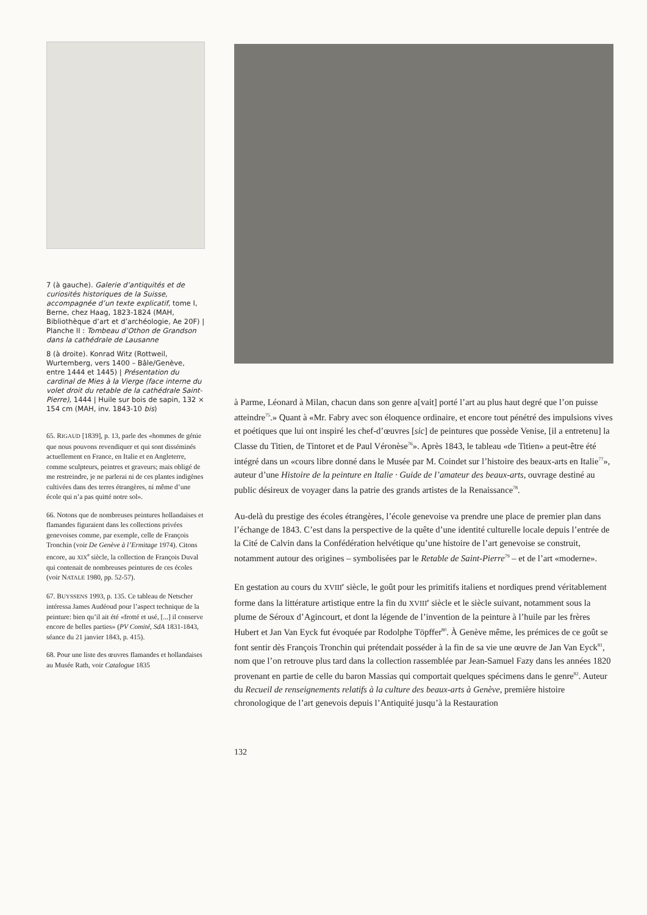7 (à gauche). Galerie d’antiquités et de curiosités historiques de la Suisse, accompagnée d’un texte explicatif, tome I, Berne, chez Haag, 1823-1824 (MAH, Bibliothèque d’art et d’archéologie, Ae 20F) | Planche II : Tombeau d’Othon de Grandson dans la cathédrale de Lausanne
8 (à droite). Konrad Witz (Rottweil, Wurtemberg, vers 1400 – Bâle/Genève, entre 1444 et 1445) | Présentation du cardinal de Mies à la Vierge (face interne du volet droit du retable de la cathédrale Saint-Pierre), 1444 | Huile sur bois de sapin, 132 × 154 cm (MAH, inv. 1843-10 bis)
65. RIGAUD [1839], p. 13, parle des «hommes de génie que nous pouvons revendiquer et qui sont disséminés actuellement en France, en Italie et en Angleterre, comme sculpteurs, peintres et graveurs; mais obligé de me restreindre, je ne parlerai ni de ces plantes indigènes cultivées dans des terres étrangères, ni même d’une école qui n’a pas quitté notre sol».
66. Notons que de nombreuses peintures hollandaises et flamandes figuraient dans les collections privées genevoises comme, par exemple, celle de François Tronchin (voir De Genève à l’Ermitage 1974). Citons encore, au XIX<sup>e</sup> siècle, la collection de François Duval qui contenait de nombreuses peintures de ces écoles (voir NATALE 1980, pp. 52-57).
67. BUYSSENS 1993, p. 135. Ce tableau de Netscher intéressa James Audéoud pour l’aspect technique de la peinture: bien qu’il ait été «frotté et usé, [...] il conserve encore de belles parties» (PV Comité, SdA 1831-1843, séance du 21 janvier 1843, p. 415).
68. Pour une liste des œuvres flamandes et hollandaises au Musée Rath, voir Catalogue 1835
à Parme, Léonard à Milan, chacun dans son genre a[vait] porté l’art au plus haut degré que l’on puisse atteindre<sup>75</sup>.» Quant à «Mr. Fabry avec son éloquence ordinaire, et encore tout pénétré des impulsions vives et poétiques que lui ont inspiré les chef-d’œuvres [sic] de peintures que possède Venise, [il a entretenu] la Classe du Titien, de Tintoret et de Paul Véronèse<sup>76</sup>». Après 1843, le tableau «de Titien» a peut-être été intégré dans un «cours libre donné dans le Musée par M. Coindet sur l’histoire des beaux-arts en Italie<sup>77</sup>», auteur d’une Histoire de la peinture en Italie · Guide de l’amateur des beaux-arts, ouvrage destiné au public désireux de voyager dans la patrie des grands artistes de la Renaissance<sup>78</sup>.
Au-delà du prestige des écoles étrangères, l’école genevoise va prendre une place de premier plan dans l’échange de 1843. C’est dans la perspective de la quête d’une identité culturelle locale depuis l’entrée de la Cité de Calvin dans la Confédération helvétique qu’une histoire de l’art genevoise se construit, notamment autour des origines – symbolisées par le Retable de Saint-Pierre<sup>79</sup> – et de l’art «moderne».
En gestation au cours du XVIII<sup>e</sup> siècle, le goût pour les primitifs italiens et nordiques prend véritablement forme dans la littérature artistique entre la fin du XVIII<sup>e</sup> siècle et le siècle suivant, notamment sous la plume de Séroux d’Agincourt, et dont la légende de l’invention de la peinture à l’huile par les frères Hubert et Jan Van Eyck fut évoquée par Rodolphe Töpffer<sup>80</sup>. À Genève même, les prémices de ce goût se font sentir dès François Tronchin qui prétendait posséder à la fin de sa vie une œuvre de Jan Van Eyck<sup>81</sup>, nom que l’on retrouve plus tard dans la collection rassemblée par Jean-Samuel Fazy dans les années 1820 provenant en partie de celle du baron Massias qui comportait quelques spécimens dans le genre<sup>82</sup>. Auteur du Recueil de renseignements relatifs à la culture des beaux-arts à Genève, première histoire chronologique de l’art genevois depuis l’Antiquité jusqu’à la Restauration
132